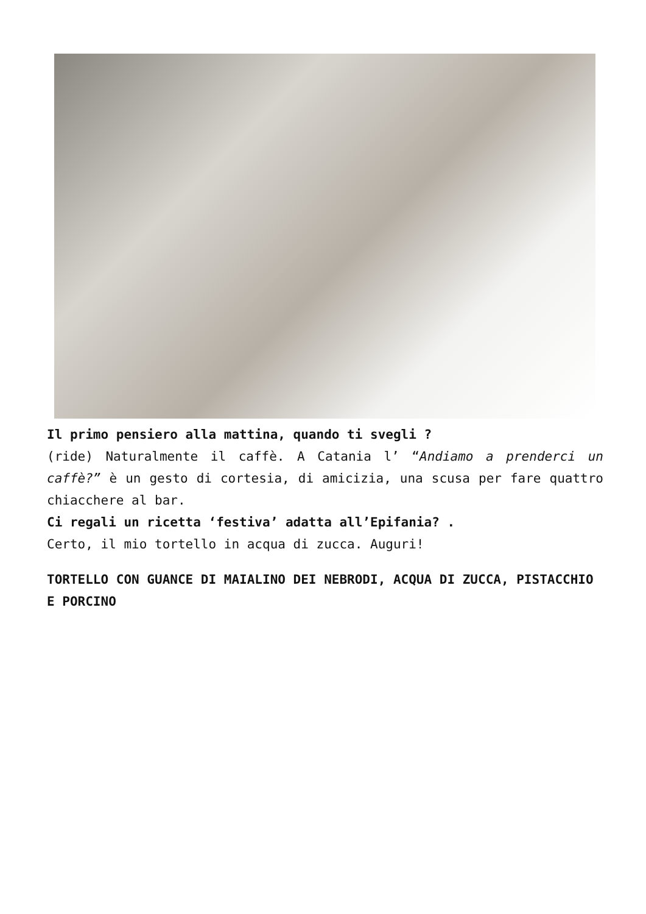Il primo pensiero alla mattina, quando ti svegli ?
(ride) Naturalmente il caffè. A Catania l’ “Andiamo a prenderci un caffè?” è un gesto di cortesia, di amicizia, una scusa per fare quattro chiacchere al bar.
Ci regali un ricetta ‘festiva’ adatta all’Epifania? .
Certo, il mio tortello in acqua di zucca. Auguri!
TORTELLO CON GUANCE DI MAIALINO DEI NEBRODI, ACQUA DI ZUCCA, PISTACCHIO E PORCINO